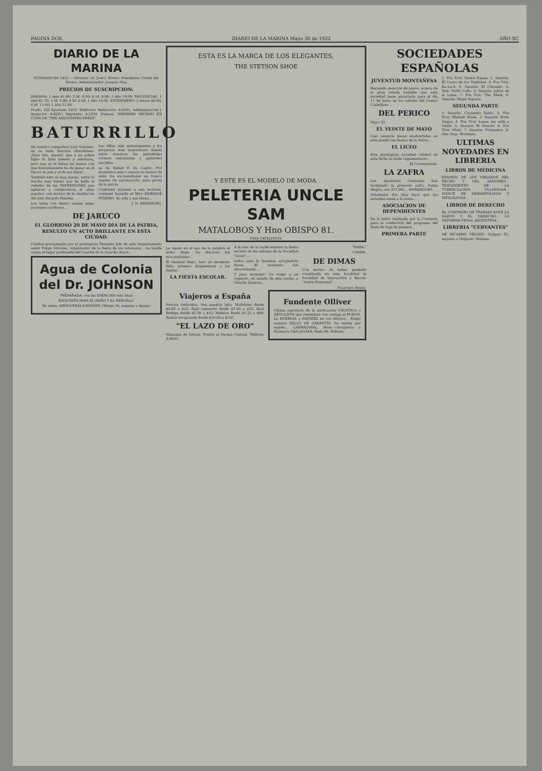PAGINA DOS. DIARIO DE LA MARINA Mayo 30 de 1922 AÑO XC
DIARIO DE LA MARINA
FUNDADO EN 1832 — Director: Dr. José I. Rivero. Presidente: Conde del Rivero. Administrador: Joaquín Pina
PRECIOS DE SUSCRIPCION:
HABANA: 1 mes $1-60; 3 Id. 4-30; 6 Id. 9-00; 1 Año 18-00. PROVINCIAS: 1 mes $1-70; 3 Id. 5-00; 6 Id. 9-50; 1 Año 19-00. EXTRANJERO: 3 meses $6-00; 6 Id. 11-00; 1 Año 21-00
Prado, 103 Apartado 1010. Teléfonos: Redacción: A-6301; Administración y Anuncios: A-6201; Imprenta: A-5334. Habana. MIEMBRO DECANO EN CUBA DE "THE ASSOCIATED PRESS".
BATURRILLO
De nuestro compañero Luis Somines, en su leída Sección Miscelánea: ¡Dios mío, musitó; que a mi pobre hijito le falte talento y sabiduría, pero que no le falten las manos con que honradamente ha de ganar en el futuro su pan y el de sus hijos!...
También esto es muy bueno, entre lo mucho muy bueno que he leído al rededor de las IMPRESIONES que agitaron y conmovieron el alma popular, con motivo de la mutilación del niño Ricardo Méndez.
Los niños con dinero suelen tener parientes cariñosos...
Las ideas más extravagantes y los proyectos más inoportunos tienen entre nosotros los periodistas voceros entusiastas y apóstoles terribles...
za de Rafael F. de Castro. Por momentos más o menos no hemos de reñir los ex-castellanos en franco camino de sajonización, para gloria de la patria.
Conforme prometí a mis lectores, continué leyendo el libro ENRIQUE PIÑEIRO. Su vida y sus obras...
J. N. ARAMBURU.
DE JARUCO
EL GLORIOSO 20 DE MAYO DIA DE LA PATRIA, RESULTO UN ACTO BRILLANTE EN ESTA CIUDAD.
Citados previamente por el prestigioso Teniente Jefe de este Departamento señor Felipe Morales, organizador de la fiesta de los veteranos... La lápida ocupa el lugar preferente del Cuartel de la Guardia Rural...
Agua de Colonia del Dr. JOHNSON
PREPARADA: con las ESENCIAS más finas
ESQUISITA PARA EL BAÑO Y EL PAÑUELO.
De venta: DROGUERIA JOHNSON, Obispo 36, esquina a Aguiar.
ESTA ES LA MARCA DE LOS ELEGANTES,
THE STETSON SHOE
Y ESTE ES EL MODELO DE MODA.
PELETERIA UNCLE SAM
MATALOBOS Y Hno OBISPO 81.
PIDA CATALOGOS.
Le siguió en el uso de la palabra el señor Rego. Su discurso fué elocuentísimo...
El General Rego, tuvo un momento feliz, primero dirigiéndose a las damas...
LA FIESTA ESCOLAR.
A la una de la tarde empezó la fiesta escolar en los salones de la Sociedad "Liceo"...
todos ante la bandera arrojándole flores. El momento fué emocionante...
Y para terminar: Un ruego a un viejecito, mi vasallo de esta noche, a Chucho Zamora...
"MAYA."
CAMPA.
DE DIMAS
Con motivo de haber quedado constituida en esta localidad la Sociedad de Instrucción y Recreo "Unión Fraternal"...
Francisco Reyes.
Viajeros a España
Precios reducidos. Vea nuestra lista: Maletines desde $0.60 a $55; Baúl camarote desde $7.00 a $35; Baúl Bodega desde $5.50 a $45; Maletas desde $1.25 a $90; Baules escaparate desde $18.00 a $150
"EL LAZO DE ORO"
Manzana de Gómez. Frente al Parque Central. Teléfono A-6485.
Fundente Olliver
Ultima expresión de la medicación CAUSTICA o REVULSIVA que reemplaza con ventaja al FUEGO. La ENERGIA y RAPIDEZ en sus efectos... Exigir nuestro SELLO DE GARANTIA. Se remite por exprés... LARRAZABAL, Hnos.—Droguería y Farmacia SAN JULIAN, Riela 99, Habana.
SOCIEDADES ESPAÑOLAS
JUVENTUD MONTAÑESA
Haciendo mención de nuevo, acerca de la gran velada bailable que esta sociedad tiene anunciada para el día 11 de Junio en los salones del Centro Castellano...
DEL PERICO
Mayo 22.
EL VEINTE DE MAYO
Casi siempre pasan inadvertidas en este pueblo las fiestas de la Patria...
EL LICEO
Esta prestigiosa sociedad celebró en esta fecha su baile reglamentario...
El Corresponsal.
LA ZAFRA
Los siguientes Centrales han terminado la presente zafra: Punta Alegre, con 327,063... EMBARQUES.
Solamente dos días hace que las entradas están a la venta...
ASOCIACION DE DEPENDIENTES
De la labor realizada por la Comisión para la confección del programa del Baile de Saja de pensión...
PRIMERA PARTE
1. Fox Trot: Stolen Kisses. 2. Danzón: El Cuero de los Timbales. 3. Fox Trot: Ka-Lu-A. 4. Danzón: El Chicuelo. 5. Vals: Mello Cello. 6. Danzón: Jabón en la Línea. 7. Fox Trot: The Sheik. 8. Danzón: Mujer Ingrata.
SEGUNDA PARTE
1. Danzón: Caramelo Santo. 2. Fox Trot: Wabash Blues. 3. Danzón: Boda Negra. 4. Fox Trot: Leave me with a Smile. 5. Danzón: El Penado. 6. Fox Trot: Mimi. 7. Danzón: Primavera. 8. One Step: Wommen.
ULTIMAS NOVEDADES EN LIBRERIA
LIBROS DE MEDICINA
EXAMEN DE LOS ORGANOS DEL PECHO Y DEL ABDOMEN... TRATAMIENTO DE LA TUBERCULOSIS PULMONAR... INDICE DE DERMATOLOGIA Y SIFILOLOGIA...
LIBROS DE DERECHO
EL CONTRATO DE TRABAJO ANTE LA RAZON Y EL DERECHO... LA REFORMA PENAL ARGENTINA...
LIBRERIA "CERVANTES"
DE RICARDO VELOSO. Galiano 62, esquina a Neptuno. Habana.